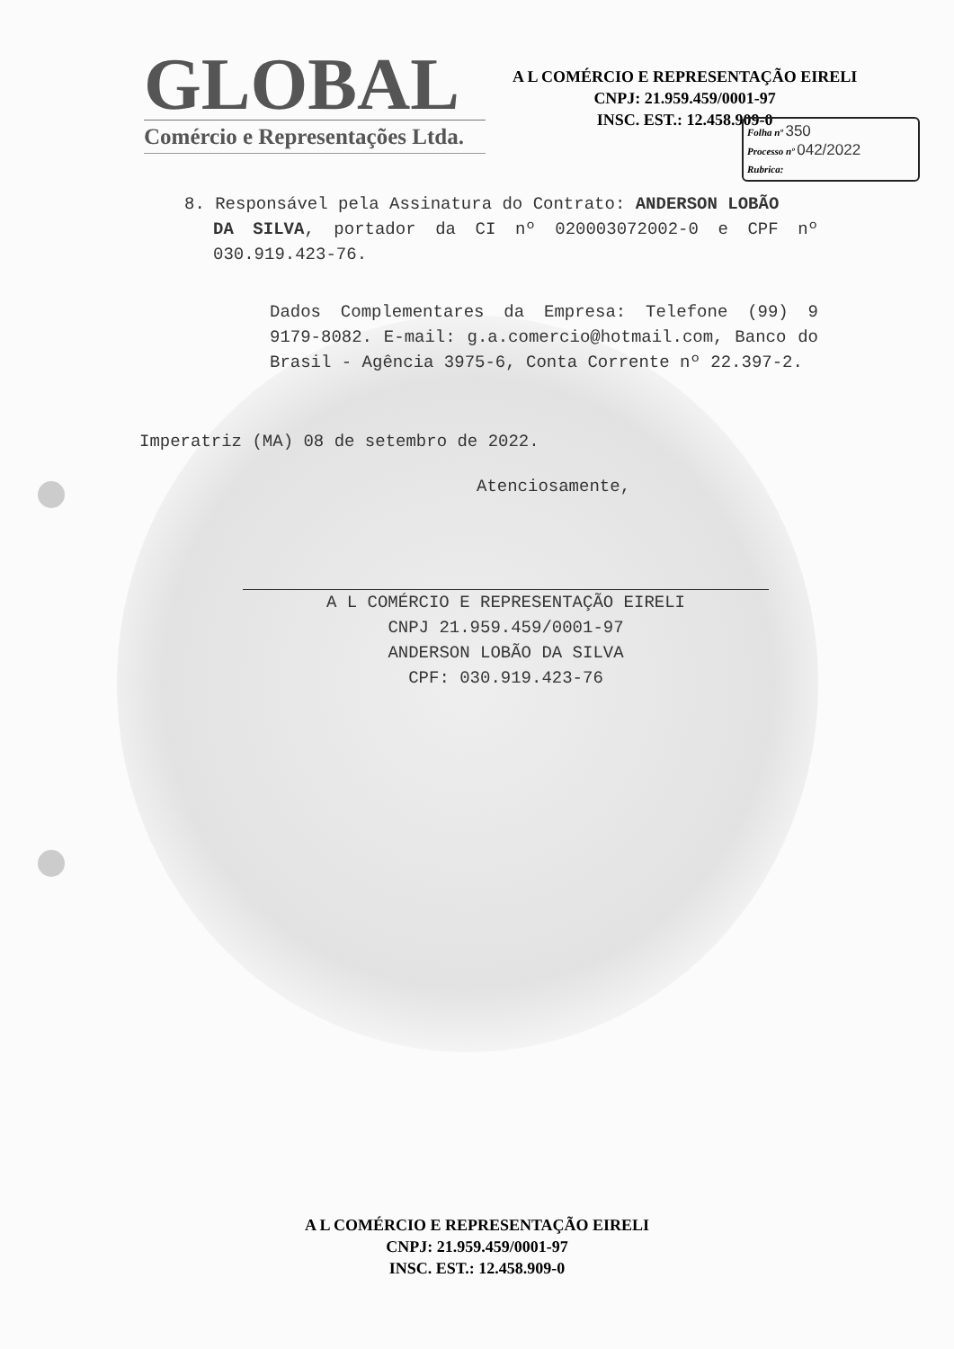GLOBAL
Comércio e Representações Ltda.
A L COMÉRCIO E REPRESENTAÇÃO EIRELI
CNPJ: 21.959.459/0001-97
INSC. EST.: 12.458.909-0
Folha nº 350
Processo nº 042/2022
Rubrica:
8. Responsável pela Assinatura do Contrato: ANDERSON LOBÃO
DA SILVA, portador da CI nº 020003072002-0 e CPF nº 030.919.423-76.
Dados Complementares da Empresa: Telefone (99) 9 9179-8082. E-mail: g.a.comercio@hotmail.com, Banco do Brasil - Agência 3975-6, Conta Corrente nº 22.397-2.
Imperatriz (MA) 08 de setembro de 2022.
Atenciosamente,
A L COMÉRCIO E REPRESENTAÇÃO EIRELI
CNPJ 21.959.459/0001-97
ANDERSON LOBÃO DA SILVA
CPF: 030.919.423-76
A L COMÉRCIO E REPRESENTAÇÃO EIRELI
CNPJ: 21.959.459/0001-97
INSC. EST.: 12.458.909-0